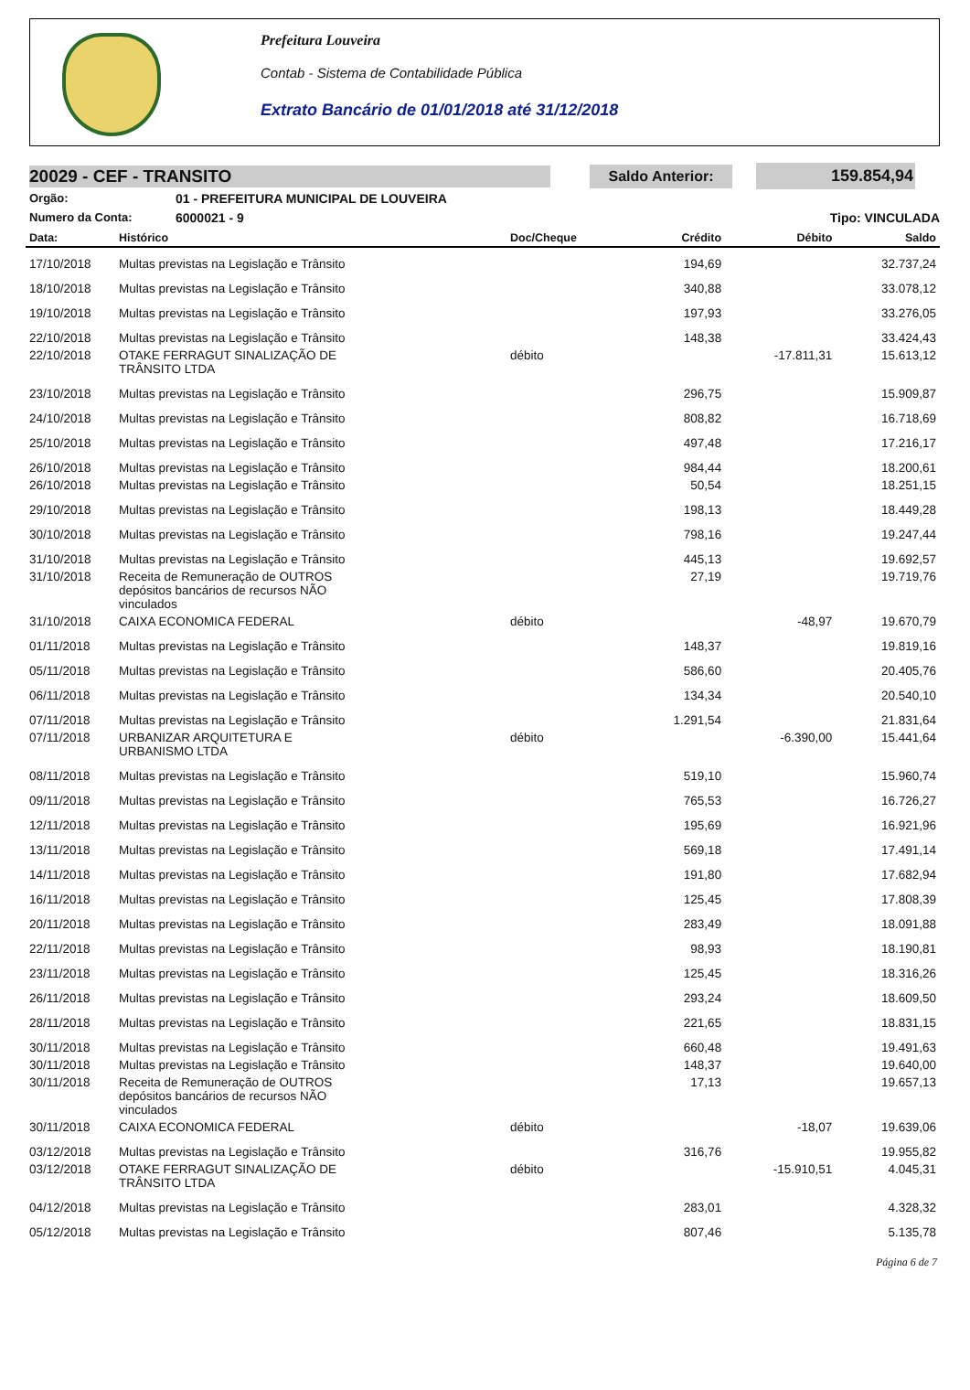Prefeitura Louveira
Contab - Sistema de Contabilidade Pública
Extrato Bancário de 01/01/2018 até 31/12/2018
20029 - CEF - TRANSITO
Saldo Anterior: 159.854,94
Orgão: 01 - PREFEITURA MUNICIPAL DE LOUVEIRA
Numero da Conta: 6000021 - 9 Tipo: VINCULADA
| Data: | Histórico | Doc/Cheque | Crédito | Débito | Saldo |
| --- | --- | --- | --- | --- | --- |
| 17/10/2018 | Multas previstas na Legislação e Trânsito | | 194,69 | | 32.737,24 |
| 18/10/2018 | Multas previstas na Legislação e Trânsito | | 340,88 | | 33.078,12 |
| 19/10/2018 | Multas previstas na Legislação e Trânsito | | 197,93 | | 33.276,05 |
| 22/10/2018 | Multas previstas na Legislação e Trânsito | | 148,38 | | 33.424,43 |
| 22/10/2018 | OTAKE FERRAGUT SINALIZAÇÃO DE TRÂNSITO LTDA | débito | | -17.811,31 | 15.613,12 |
| 23/10/2018 | Multas previstas na Legislação e Trânsito | | 296,75 | | 15.909,87 |
| 24/10/2018 | Multas previstas na Legislação e Trânsito | | 808,82 | | 16.718,69 |
| 25/10/2018 | Multas previstas na Legislação e Trânsito | | 497,48 | | 17.216,17 |
| 26/10/2018 | Multas previstas na Legislação e Trânsito | | 984,44 | | 18.200,61 |
| 26/10/2018 | Multas previstas na Legislação e Trânsito | | 50,54 | | 18.251,15 |
| 29/10/2018 | Multas previstas na Legislação e Trânsito | | 198,13 | | 18.449,28 |
| 30/10/2018 | Multas previstas na Legislação e Trânsito | | 798,16 | | 19.247,44 |
| 31/10/2018 | Multas previstas na Legislação e Trânsito | | 445,13 | | 19.692,57 |
| 31/10/2018 | Receita de Remuneração de OUTROS depósitos bancários de recursos NÃO vinculados | | 27,19 | | 19.719,76 |
| 31/10/2018 | CAIXA ECONOMICA FEDERAL | débito | | -48,97 | 19.670,79 |
| 01/11/2018 | Multas previstas na Legislação e Trânsito | | 148,37 | | 19.819,16 |
| 05/11/2018 | Multas previstas na Legislação e Trânsito | | 586,60 | | 20.405,76 |
| 06/11/2018 | Multas previstas na Legislação e Trânsito | | 134,34 | | 20.540,10 |
| 07/11/2018 | Multas previstas na Legislação e Trânsito | | 1.291,54 | | 21.831,64 |
| 07/11/2018 | URBANIZAR ARQUITETURA E URBANISMO LTDA | débito | | -6.390,00 | 15.441,64 |
| 08/11/2018 | Multas previstas na Legislação e Trânsito | | 519,10 | | 15.960,74 |
| 09/11/2018 | Multas previstas na Legislação e Trânsito | | 765,53 | | 16.726,27 |
| 12/11/2018 | Multas previstas na Legislação e Trânsito | | 195,69 | | 16.921,96 |
| 13/11/2018 | Multas previstas na Legislação e Trânsito | | 569,18 | | 17.491,14 |
| 14/11/2018 | Multas previstas na Legislação e Trânsito | | 191,80 | | 17.682,94 |
| 16/11/2018 | Multas previstas na Legislação e Trânsito | | 125,45 | | 17.808,39 |
| 20/11/2018 | Multas previstas na Legislação e Trânsito | | 283,49 | | 18.091,88 |
| 22/11/2018 | Multas previstas na Legislação e Trânsito | | 98,93 | | 18.190,81 |
| 23/11/2018 | Multas previstas na Legislação e Trânsito | | 125,45 | | 18.316,26 |
| 26/11/2018 | Multas previstas na Legislação e Trânsito | | 293,24 | | 18.609,50 |
| 28/11/2018 | Multas previstas na Legislação e Trânsito | | 221,65 | | 18.831,15 |
| 30/11/2018 | Multas previstas na Legislação e Trânsito | | 660,48 | | 19.491,63 |
| 30/11/2018 | Multas previstas na Legislação e Trânsito | | 148,37 | | 19.640,00 |
| 30/11/2018 | Receita de Remuneração de OUTROS depósitos bancários de recursos NÃO vinculados | | 17,13 | | 19.657,13 |
| 30/11/2018 | CAIXA ECONOMICA FEDERAL | débito | | -18,07 | 19.639,06 |
| 03/12/2018 | Multas previstas na Legislação e Trânsito | | 316,76 | | 19.955,82 |
| 03/12/2018 | OTAKE FERRAGUT SINALIZAÇÃO DE TRÂNSITO LTDA | débito | | -15.910,51 | 4.045,31 |
| 04/12/2018 | Multas previstas na Legislação e Trânsito | | 283,01 | | 4.328,32 |
| 05/12/2018 | Multas previstas na Legislação e Trânsito | | 807,46 | | 5.135,78 |
Página 6 de 7